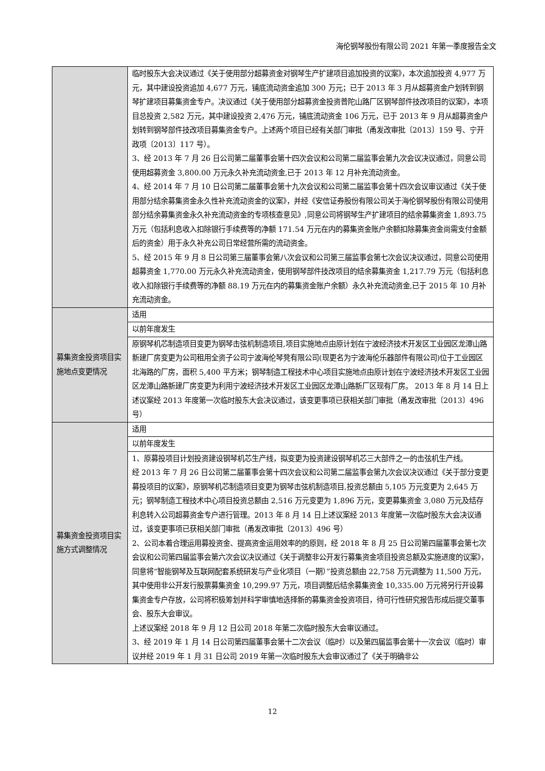海伦钢琴股份有限公司 2021 年第一季度报告全文
| | 临时股东大会决议通过《关于使用部分超募资金对钢琴生产扩建项目追加投资的议案》，本次追加投资 4,977 万元，其中建设投资追加 4,677 万元，铺底流动资金追加 300 万元；已于 2013 年 3 月从超募资金户划转到钢琴扩建项目募集资金专户。决议通过《关于使用部分超募资金投资普陀山路厂区钢琴部件技改项目的议案》，本项目总投资 2,582 万元，其中建设投资 2,476 万元，铺底流动资金 106 万元，已于 2013 年 9 月从超募资金户划转到钢琴部件技改项目募集资金专户。上述两个项目已经有关部门审批（甬发改审批〔2013〕159 号、宁开政项〔2013〕117 号）。 3、经 2013 年 7 月 26 日公司第二届董事会第十四次会议和公司第二届监事会第九次会议决议通过，同意公司使用超募资金 3,800.00 万元永久补充流动资金,已于 2013 年 12 月补充流动资金。 4、经 2014 年 7 月 10 日公司第二届董事会第十九次会议和公司第二届监事会第十四次会议审议通过《关于使用部分结余募集资金永久性补充流动资金的议案》，并经《安信证券股份有限公司关于海伦钢琴股份有限公司使用部分结余募集资金永久补充流动资金的专项核查意见》,同意公司将钢琴生产扩建项目的结余募集资金 1,893.75 万元（包括利息收入扣除银行手续费等的净额 171.54 万元在内的募集资金账户余额扣除募集资金尚需支付金额后的资金）用于永久补充公司日常经营所需的流动资金。 5、经 2015 年 9 月 8 日公司第三届董事会第八次会议和公司第三届监事会第七次会议决议通过，同意公司使用超募资金 1,770.00 万元永久补充流动资金，使用钢琴部件技改项目的结余募集资金 1,217.79 万元（包括利息收入扣除银行手续费等的净额 88.19 万元在内的募集资金账户余额）永久补充流动资金,已于 2015 年 10 月补充流动资金。 |
| 募集资金投资项目实施地点变更情况 | 适用 |
| | 以前年度发生 |
| | 原钢琴机芯制造项目变更为钢琴击弦机制造项目,项目实施地点由原计划在宁波经济技术开发区工业园区龙潭山路新建厂房变更为公司租用全资子公司宁波海伦琴凳有限公司(现更名为宁波海伦乐器部件有限公司)位于工业园区北海路的厂房，面积 5,400 平方米；钢琴制造工程技术中心项目实施地点由原计划在宁波经济技术开发区工业园区龙潭山路新建厂房变更为利用宁波经济技术开发区工业园区龙潭山路新厂区现有厂房。 2013 年 8 月 14 日上述议案经 2013 年度第一次临时股东大会决议通过，该变更事项已获相关部门审批（甬发改审批〔2013〕496 号） |
| 募集资金投资项目实施方式调整情况 | 适用 |
| | 以前年度发生 |
| | 1、原募投项目计划投资建设钢琴机芯生产线，拟变更为投资建设钢琴机芯三大部件之一的击弦机生产线。 经 2013 年 7 月 26 日公司第二届董事会第十四次会议和公司第二届监事会第九次会议决议通过《关于部分变更募投项目的议案》，原钢琴机芯制造项目变更为钢琴击弦机制造项目,投资总额由 5,105 万元变更为 2,645 万元；钢琴制造工程技术中心项目投资总额由 2,516 万元变更为 1,896 万元，变更募集资金 3,080 万元及结存利息转入公司超募资金专户进行管理。2013 年 8 月 14 日上述议案经 2013 年度第一次临时股东大会决议通过，该变更事项已获相关部门审批（甬发改审批〔2013〕496 号） 2、公司本着合理运用募投资金、提高资金运用效率的的原则，经 2018 年 8 月 25 日公司第四届董事会第七次会议和公司第四届监事会第六次会议决议通过《关于调整非公开发行募集资金项目投资总额及实施进度的议案》，同意将“智能钢琴及互联网配套系统研发与产业化项目（一期）”投资总额由 22,758 万元调整为 11,500 万元，其中使用非公开发行股票募集资金 10,299.97 万元，项目调整后结余募集资金 10,335.00 万元将另行开设募集资金专户存放，公司将积极筹划并科学审慎地选择新的募集资金投资项目，待可行性研究报告形成后提交董事会、股东大会审议。 上述议案经 2018 年 9 月 12 日公司 2018 年第二次临时股东大会审议通过。 3、经 2019 年 1 月 14 日公司第四届董事会第十二次会议（临时）以及第四届监事会第十一次会议（临时）审议并经 2019 年 1 月 31 日公司 2019 年第一次临时股东大会审议通过了《关于明确非公 |
12